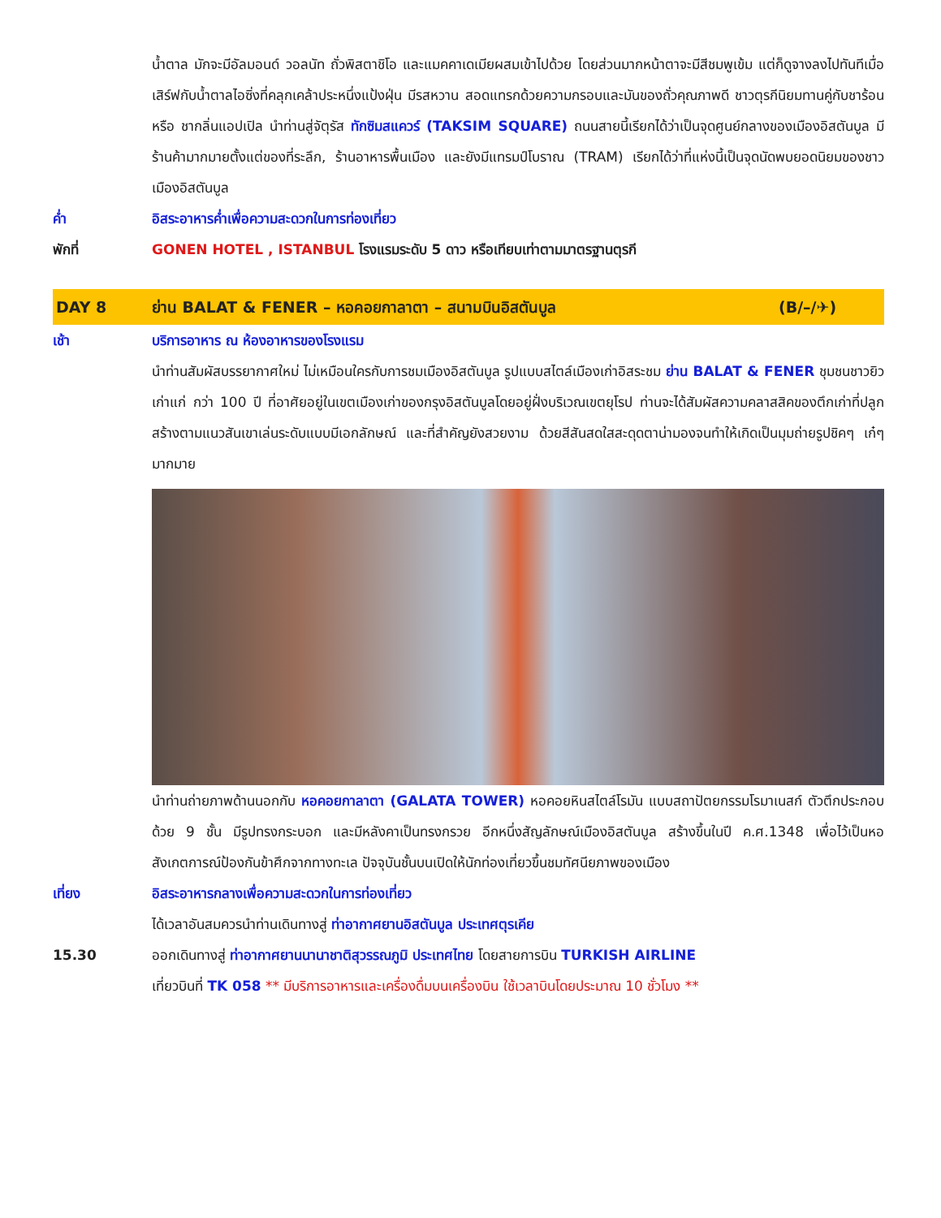น้ำตาล มักจะมีอัลมอนด์ วอลนัท ถั่วพิสตาชิโอ และแมคคาเดเมียผสมเข้าไปด้วย โดยส่วนมากหน้าตาจะมีสีชมพูเข้ม แต่ก็ดูจางลงไปทันทีเมื่อเสิร์ฟกับน้ำตาลไอซิ่งที่คลุกเคล้าประหนึ่งแป้งฝุ่น มีรสหวาน สอดแทรกด้วยความกรอบและมันของถั่วคุณภาพดี ชาวตุรกีนิยมทานคู่กับชาร้อน หรือ ชากลิ่นแอปเปิล นำท่านสู่จัตุรัส ทักซิมสแควร์ (TAKSIM SQUARE) ถนนสายนี้เรียกได้ว่าเป็นจุดศูนย์กลางของเมืองอิสตันบูล มีร้านค้ามากมายตั้งแต่ของที่ระลึก, ร้านอาหารพื้นเมือง และยังมีแทรมป์โบราณ (TRAM) เรียกได้ว่าที่แห่งนี้เป็นจุดนัดพบยอดนิยมของชาวเมืองอิสตันบูล
ค่ำ อิสระอาหารค่ำเพื่อความสะดวกในการท่องเที่ยว
พักที่ GONEN HOTEL , ISTANBUL โรงแรมระดับ 5 ดาว หรือเทียบเท่าตามมาตรฐานตุรกี
DAY 8 ย่าน BALAT & FENER – หอคอยกาลาตา – สนามบินอิสตันบูล
(B/–/✈)
เช้า บริการอาหาร ณ ห้องอาหารของโรงแรม
นำท่านสัมผัสบรรยากาศใหม่ ไม่เหมือนใครกับการชมเมืองอิสตันบูล รูปแบบสไตล์เมืองเก่าอิสระชม ย่าน BALAT & FENER ชุมชนชาวยิวเก่าแก่ กว่า 100 ปี ที่อาศัยอยู่ในเขตเมืองเก่าของกรุงอิสตันบูลโดยอยู่ฝั่งบริเวณเขตยุโรป ท่านจะได้สัมผัสความคลาสสิคของตึกเก่าที่ปลูกสร้างตามแนวสันเขาเล่นระดับแบบมีเอกลักษณ์ และที่สำคัญยังสวยงาม ด้วยสีสันสดใสสะดุดตาน่ามองจนทำให้เกิดเป็นมุมถ่ายรูปชิคๆ เก๋ๆ มากมาย
นำท่านถ่ายภาพด้านนอกกับ หอคอยกาลาตา (GALATA TOWER) หอคอยหินสไตล์โรมัน แบบสถาปัตยกรรมโรมาเนสก์ ตัวตึกประกอบด้วย 9 ชั้น มีรูปทรงกระบอก และมีหลังคาเป็นทรงกรวย อีกหนึ่งสัญลักษณ์เมืองอิสตันบูล สร้างขึ้นในปี ค.ศ.1348 เพื่อไว้เป็นหอสังเกตการณ์ป้องกันข้าศึกจากทางทะเล ปัจจุบันชั้นบนเปิดให้นักท่องเที่ยวขึ้นชมทัศนียภาพของเมือง
เที่ยง อิสระอาหารกลางเพื่อความสะดวกในการท่องเที่ยว
ได้เวลาอันสมควรนำท่านเดินทางสู่ ท่าอากาศยานอิสตันบูล ประเทศตุรเคีย
15.30 ออกเดินทางสู่ ท่าอากาศยานนานาชาติสุวรรณภูมิ ประเทศไทย โดยสายการบิน TURKISH AIRLINE
เที่ยวบินที่ TK 058 ** มีบริการอาหารและเครื่องดื่มบนเครื่องบิน ใช้เวลาบินโดยประมาณ 10 ชั่วโมง **